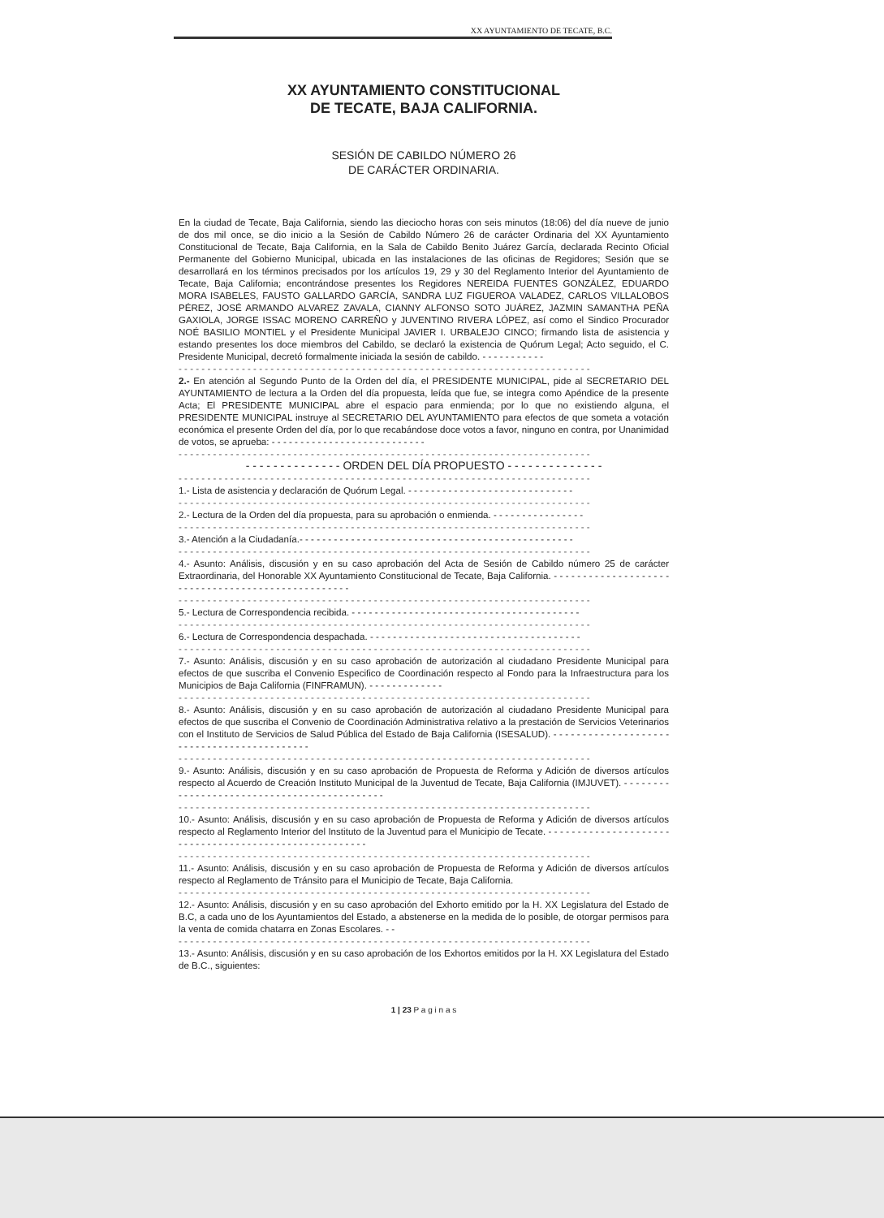XX AYUNTAMIENTO DE TECATE, B.C.
XX AYUNTAMIENTO CONSTITUCIONAL
DE TECATE, BAJA CALIFORNIA.
SESIÓN DE CABILDO NÚMERO 26
DE CARÁCTER ORDINARIA.
En la ciudad de Tecate, Baja California, siendo las dieciocho horas con seis minutos (18:06) del día nueve de junio de dos mil once, se dio inicio a la Sesión de Cabildo Número 26 de carácter Ordinaria del XX Ayuntamiento Constitucional de Tecate, Baja California, en la Sala de Cabildo Benito Juárez García, declarada Recinto Oficial Permanente del Gobierno Municipal, ubicada en las instalaciones de las oficinas de Regidores; Sesión que se desarrollará en los términos precisados por los artículos 19, 29 y 30 del Reglamento Interior del Ayuntamiento de Tecate, Baja California; encontrándose presentes los Regidores NEREIDA FUENTES GONZÁLEZ, EDUARDO MORA ISABELES, FAUSTO GALLARDO GARCÍA, SANDRA LUZ FIGUEROA VALADEZ, CARLOS VILLALOBOS PÉREZ, JOSÉ ARMANDO ALVAREZ ZAVALA, CIANNY ALFONSO SOTO JUÁREZ, JAZMIN SAMANTHA PEÑA GAXIOLA, JORGE ISSAC MORENO CARREÑO y JUVENTINO RIVERA LÓPEZ, así como el Sindico Procurador NOÉ BASILIO MONTIEL y el Presidente Municipal JAVIER I. URBALEJO CINCO; firmando lista de asistencia y estando presentes los doce miembros del Cabildo, se declaró la existencia de Quórum Legal; Acto seguido, el C. Presidente Municipal, decretó formalmente iniciada la sesión de cabildo. - - - - - - - - - - -
- - - - - - - - - - - - - - - - - - - - - - - - - - - - - - - - - - - - - - - - - - - - - - - - - - - - - - - - - - - - - - - - - - - - - - - -
2.- En atención al Segundo Punto de la Orden del día, el PRESIDENTE MUNICIPAL, pide al SECRETARIO DEL AYUNTAMIENTO de lectura a la Orden del día propuesta, leída que fue, se integra como Apéndice de la presente Acta; El PRESIDENTE MUNICIPAL abre el espacio para enmienda; por lo que no existiendo alguna, el PRESIDENTE MUNICIPAL instruye al SECRETARIO DEL AYUNTAMIENTO para efectos de que someta a votación económica el presente Orden del día, por lo que recabándose doce votos a favor, ninguno en contra, por Unanimidad de votos, se aprueba: - - - - - - - - - - - - - - - - - - - - - - - - - - -
- - - - - - - - - - - - - - - - - - - - - - - - - - - - - - - - - - - - - - - - - - - - - - - - - - - - - - - - - - - - - - - - - - - - - - - -
- - - - - - - - - - - - - - ORDEN DEL DÍA PROPUESTO - - - - - - - - - - - - - -
- - - - - - - - - - - - - - - - - - - - - - - - - - - - - - - - - - - - - - - - - - - - - - - - - - - - - - - - - - - - - - - - - - - - - - - -
1.- Lista de asistencia y declaración de Quórum Legal. - - - - - - - - - - - - - - - - - - - - - - - - - - - - -
- - - - - - - - - - - - - - - - - - - - - - - - - - - - - - - - - - - - - - - - - - - - - - - - - - - - - - - - - - - - - - - - - - - - - - - -
2.- Lectura de la Orden del día propuesta, para su aprobación o enmienda. - - - - - - - - - - - - - - - -
- - - - - - - - - - - - - - - - - - - - - - - - - - - - - - - - - - - - - - - - - - - - - - - - - - - - - - - - - - - - - - - - - - - - - - - -
3.- Atención a la Ciudadanía.- - - - - - - - - - - - - - - - - - - - - - - - - - - - - - - - - - - - - - - - - - - - - - - -
- - - - - - - - - - - - - - - - - - - - - - - - - - - - - - - - - - - - - - - - - - - - - - - - - - - - - - - - - - - - - - - - - - - - - - - -
4.- Asunto: Análisis, discusión y en su caso aprobación del Acta de Sesión de Cabildo número 25 de carácter Extraordinaria, del Honorable XX Ayuntamiento Constitucional de Tecate, Baja California. - - - - - - - - - - - - - - - - - - - - - - - - - - - - - - - - - - - - - - - - - - - - - - - - - -
- - - - - - - - - - - - - - - - - - - - - - - - - - - - - - - - - - - - - - - - - - - - - - - - - - - - - - - - - - - - - - - - - - - - - - - -
5.- Lectura de Correspondencia recibida. - - - - - - - - - - - - - - - - - - - - - - - - - - - - - - - - - - - - - - - -
- - - - - - - - - - - - - - - - - - - - - - - - - - - - - - - - - - - - - - - - - - - - - - - - - - - - - - - - - - - - - - - - - - - - - - - -
6.- Lectura de Correspondencia despachada. - - - - - - - - - - - - - - - - - - - - - - - - - - - - - - - - - - - - -
- - - - - - - - - - - - - - - - - - - - - - - - - - - - - - - - - - - - - - - - - - - - - - - - - - - - - - - - - - - - - - - - - - - - - - - -
7.- Asunto: Análisis, discusión y en su caso aprobación de autorización al ciudadano Presidente Municipal para efectos de que suscriba el Convenio Especifico de Coordinación respecto al Fondo para la Infraestructura para los Municipios de Baja California (FINFRAMUN). - - - - - - - - - - - - -
- - - - - - - - - - - - - - - - - - - - - - - - - - - - - - - - - - - - - - - - - - - - - - - - - - - - - - - - - - - - - - - - - - - - - - - -
8.- Asunto: Análisis, discusión y en su caso aprobación de autorización al ciudadano Presidente Municipal para efectos de que suscriba el Convenio de Coordinación Administrativa relativo a la prestación de Servicios Veterinarios con el Instituto de Servicios de Salud Pública del Estado de Baja California (ISESALUD). - - - - - - - - - - - - - - - - - - - - - - - - - - - - - - - - - - - - - - - - - - -
- - - - - - - - - - - - - - - - - - - - - - - - - - - - - - - - - - - - - - - - - - - - - - - - - - - - - - - - - - - - - - - - - - - - - - - -
9.- Asunto: Análisis, discusión y en su caso aprobación de Propuesta de Reforma y Adición de diversos artículos respecto al Acuerdo de Creación Instituto Municipal de la Juventud de Tecate, Baja California (IMJUVET). - - - - - - - - - - - - - - - - - - - - - - - - - - - - - - - - - - - - - - - - - - - -
- - - - - - - - - - - - - - - - - - - - - - - - - - - - - - - - - - - - - - - - - - - - - - - - - - - - - - - - - - - - - - - - - - - - - - - -
10.- Asunto: Análisis, discusión y en su caso aprobación de Propuesta de Reforma y Adición de diversos artículos respecto al Reglamento Interior del Instituto de la Juventud para el Municipio de Tecate. - - - - - - - - - - - - - - - - - - - - - - - - - - - - - - - - - - - - - - - - - - - - - - - - - - - - - -
- - - - - - - - - - - - - - - - - - - - - - - - - - - - - - - - - - - - - - - - - - - - - - - - - - - - - - - - - - - - - - - - - - - - - - - -
11.- Asunto: Análisis, discusión y en su caso aprobación de Propuesta de Reforma y Adición de diversos artículos respecto al Reglamento de Tránsito para el Municipio de Tecate, Baja California.
- - - - - - - - - - - - - - - - - - - - - - - - - - - - - - - - - - - - - - - - - - - - - - - - - - - - - - - - - - - - - - - - - - - - - - - -
12.- Asunto: Análisis, discusión y en su caso aprobación del Exhorto emitido por la H. XX Legislatura del Estado de B.C, a cada uno de los Ayuntamientos del Estado, a abstenerse en la medida de lo posible, de otorgar permisos para la venta de comida chatarra en Zonas Escolares. - -
- - - - - - - - - - - - - - - - - - - - - - - - - - - - - - - - - - - - - - - - - - - - - - - - - - - - - - - - - - - - - - - - - - - - - - - -
13.- Asunto: Análisis, discusión y en su caso aprobación de los Exhortos emitidos por la H. XX Legislatura del Estado de B.C., siguientes:
1 | 23 P a g i n a s